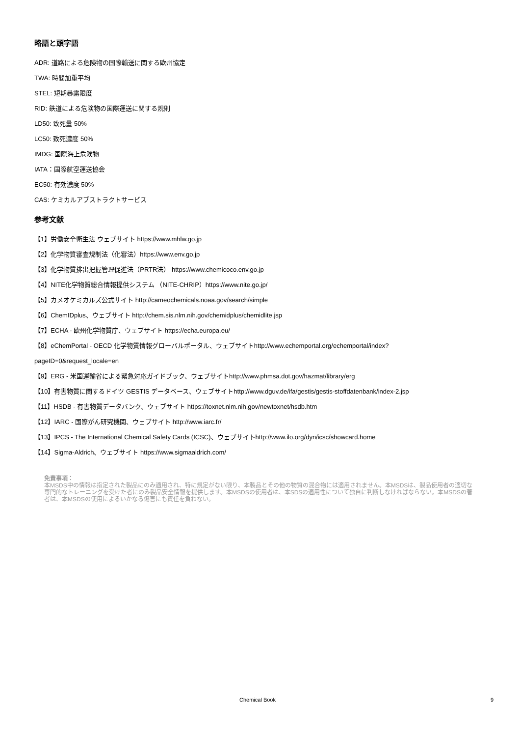略語と頭字語
ADR: 道路による危険物の国際輸送に関する欧州協定
TWA: 時間加重平均
STEL: 短期暴露限度
RID: 鉄道による危険物の国際運送に関する規則
LD50: 致死量 50%
LC50: 致死濃度 50%
IMDG: 国際海上危険物
IATA：国際航空運送協会
EC50: 有効濃度 50%
CAS: ケミカルアブストラクトサービス
参考文献
【1】労働安全衛生法 ウェブサイト https://www.mhlw.go.jp
【2】化学物質審査規制法（化審法）https://www.env.go.jp
【3】化学物質排出把握管理促進法（PRTR法） https://www.chemicoco.env.go.jp
【4】NITE化学物質総合情報提供システム （NITE-CHRIP）https://www.nite.go.jp/
【5】カメオケミカルズ公式サイト http://cameochemicals.noaa.gov/search/simple
【6】ChemIDplus、ウェブサイト http://chem.sis.nlm.nih.gov/chemidplus/chemidlite.jsp
【7】ECHA - 欧州化学物質庁、ウェブサイト https://echa.europa.eu/
【8】eChemPortal - OECD 化学物質情報グローバルポータル、ウェブサイトhttp://www.echemportal.org/echemportal/index?
pageID=0&request_locale=en
【9】ERG - 米国運輸省による緊急対応ガイドブック、ウェブサイトhttp://www.phmsa.dot.gov/hazmat/library/erg
【10】有害物質に関するドイツ GESTIS データベース、ウェブサイトhttp://www.dguv.de/ifa/gestis/gestis-stoffdatenbank/index-2.jsp
【11】HSDB - 有害物質データバンク、ウェブサイト https://toxnet.nlm.nih.gov/newtoxnet/hsdb.htm
【12】IARC - 国際がん研究機関、ウェブサイト http://www.iarc.fr/
【13】IPCS - The International Chemical Safety Cards (ICSC)、ウェブサイトhttp://www.ilo.org/dyn/icsc/showcard.home
【14】Sigma-Aldrich、ウェブサイト https://www.sigmaaldrich.com/
免責事項：
本MSDS中の情報は指定された製品にのみ適用され、特に規定がない限り、本製品とその他の物質の混合物には適用されません。本MSDSは、製品使用者の適切な専門的なトレーニングを受けた者にのみ製品安全情報を提供します。本MSDSの使用者は、本SDSの適用性について独自に判断しなければならない。本MSDSの著者は、本MSDSの使用によるいかなる傷害にも責任を負わない。
Chemical Book 9